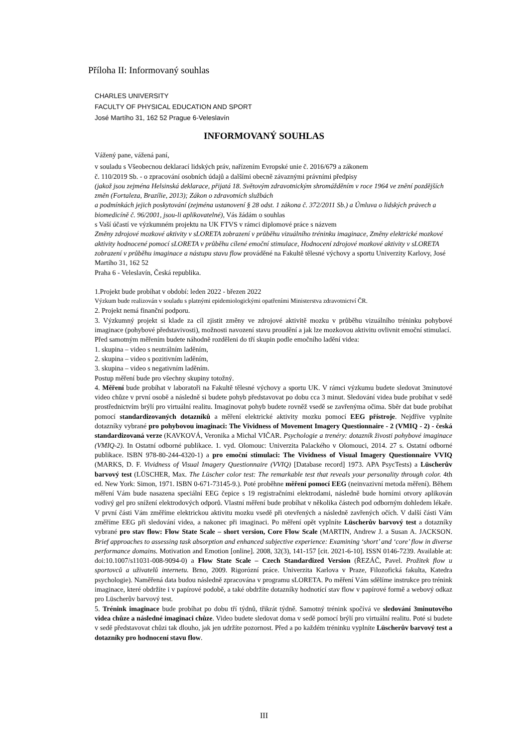Příloha II: Informovaný souhlas
CHARLES UNIVERSITY
FACULTY OF PHYSICAL EDUCATION AND SPORT
José Martího 31, 162 52 Prague 6-Veleslavín
INFORMOVANÝ SOUHLAS
Vážený pane, vážená paní,
v souladu s Všeobecnou deklarací lidských práv, nařízením Evropské unie č. 2016/679 a zákonem
č. 110/2019 Sb. - o zpracování osobních údajů a dalšími obecně závaznými právními předpisy
(jakož jsou zejména Helsinská deklarace, přijatá 18. Světovým zdravotnickým shromážděním v roce 1964 ve znění pozdějších změn (Fortaleza, Brazílie, 2013); Zákon o zdravotních službách
a podmínkách jejich poskytování (zejména ustanovení § 28 odst. 1 zákona č. 372/2011 Sb.) a Úmluva o lidských právech a biomedicíně č. 96/2001, jsou-li aplikovatelné), Vás žádám o souhlas
s Vaší účastí ve výzkumném projektu na UK FTVS v rámci diplomové práce s názvem
Změny zdrojové mozkové aktivity v sLORETA zobrazení v průběhu vizuálního tréninku imaginace, Změny elektrické mozkové aktivity hodnocené pomocí sLORETA v průběhu cílené emoční stimulace, Hodnocení zdrojové mozkové aktivity v sLORETA zobrazení v průběhu imaginace a nástupu stavu flow prováděné na Fakultě tělesné výchovy a sportu Univerzity Karlovy, José Martího 31, 162 52
Praha 6 - Veleslavín, Česká republika.
1.Projekt bude probíhat v období: leden 2022 - březen 2022
Výzkum bude realizován v souladu s platnými epidemiologickými opatřeními Ministerstva zdravotnictví ČR.
2. Projekt nemá finanční podporu.
3. Výzkumný projekt si klade za cíl zjistit změny ve zdrojové aktivitě mozku v průběhu vizuálního tréninku pohybové imaginace (pohybové představivosti), možnosti navození stavu proudění a jak lze mozkovou aktivitu ovlivnit emoční stimulací.
Před samotným měřením budete náhodně rozděleni do tří skupin podle emočního ladění videa:
1. skupina – video s neutrálním laděním,
2. skupina – video s pozitivním laděním,
3. skupina – video s negativním laděním.
Postup měření bude pro všechny skupiny totožný.
4. Měření bude probíhat v laboratoři na Fakultě tělesné výchovy a sportu UK. V rámci výzkumu budete sledovat 3minutové video chůze v první osobě a následně si budete pohyb představovat po dobu cca 3 minut. Sledování videa bude probíhat v sedě prostřednictvím brýlí pro virtuální realitu. Imaginovat pohyb budete rovněž vsedě se zavřenýma očima. Sběr dat bude probíhat pomocí standardizovaných dotazníků a měření elektrické aktivity mozku pomocí EEG přístroje. Nejdříve vyplníte dotazníky vybrané pro pohybovou imaginaci: The Vividness of Movement Imagery Questionnaire - 2 (VMIQ - 2) - česká standardizovaná verze (KAVKOVÁ, Veronika a Michal VIČAR. Psychologie a trenéry: dotazník živosti pohybové imaginace (VMIQ-2). In Ostatní odborné publikace. 1. vyd. Olomouc: Univerzita Palackého v Olomouci, 2014. 27 s. Ostatní odborné publikace. ISBN 978-80-244-4320-1) a pro emoční stimulaci: The Vividness of Visual Imagery Questionnaire VVIQ (MARKS, D. F. Vividness of Visual Imagery Questionnaire (VVIQ) [Database record] 1973. APA PsycTests) a Lüscherův barvový test (LÜSCHER, Max. The Lüscher color test: The remarkable test that reveals your personality through color. 4th ed. New York: Simon, 1971. ISBN 0-671-73145-9.). Poté proběhne měření pomocí EEG (neinvazivní metoda měření). Během měření Vám bude nasazena speciální EEG čepice s 19 registračními elektrodami, následně bude horními otvory aplikován vodivý gel pro snížení elektrodových odporů. Vlastní měření bude probíhat v několika částech pod odborným dohledem lékaře. V první části Vám změříme elektrickou aktivitu mozku vsedě při otevřených a následně zavřených očích. V další části Vám změříme EEG při sledování videa, a nakonec při imaginaci. Po měření opět vyplníte Lüscherův barvový test a dotazníky vybrané pro stav flow: Flow State Scale – short version, Core Flow Scale (MARTIN, Andrew J. a Susan A. JACKSON. Brief approaches to assessing task absorption and enhanced subjective experience: Examining ‘short’ and ‘core’ flow in diverse performance domains. Motivation and Emotion [online]. 2008, 32(3), 141-157 [cit. 2021-6-10]. ISSN 0146-7239. Available at: doi:10.1007/s11031-008-9094-0) a Flow State Scale – Czech Standardized Version (ŘEZÁČ, Pavel. Prožitek flow u sportovců a uživatelů internetu. Brno, 2009. Rigorózní práce. Univerzita Karlova v Praze, Filozofická fakulta, Katedra psychologie). Naměřená data budou následně zpracována v programu sLORETA. Po měření Vám sdělíme instrukce pro trénink imaginace, které obdržíte i v papírové podobě, a také obdržíte dotazníky hodnotící stav flow v papírové formě a webový odkaz pro Lüscherův barvový test.
5. Trénink imaginace bude probíhat po dobu tří týdnů, třikrát týdně. Samotný trénink spočívá ve sledování 3minutového videa chůze a následné imaginaci chůze. Video budete sledovat doma v sedě pomocí brýlí pro virtuální realitu. Poté si budete v sedě představovat chůzi tak dlouho, jak jen udržíte pozornost. Před a po každém tréninku vyplníte Lüscherův barvový test a dotazníky pro hodnocení stavu flow.
III